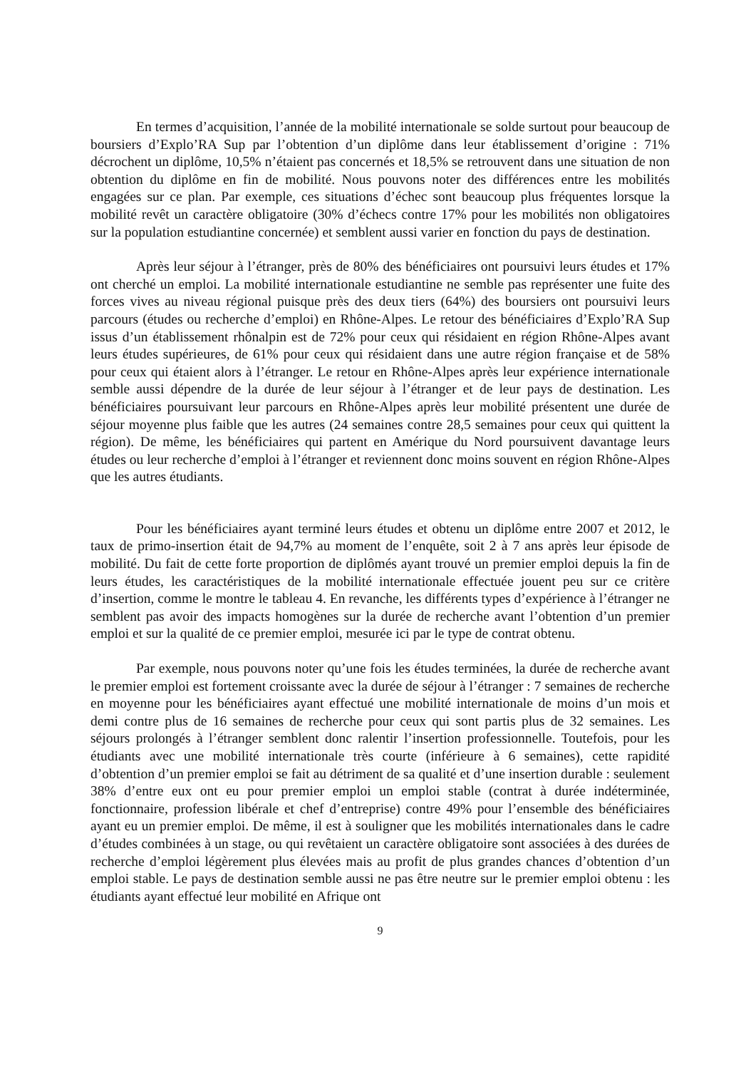En termes d’acquisition, l’année de la mobilité internationale se solde surtout pour beaucoup de boursiers d’Explo’RA Sup par l’obtention d’un diplôme dans leur établissement d’origine : 71% décrochent un diplôme, 10,5% n’étaient pas concernés et 18,5% se retrouvent dans une situation de non obtention du diplôme en fin de mobilité. Nous pouvons noter des différences entre les mobilités engagées sur ce plan. Par exemple, ces situations d’échec sont beaucoup plus fréquentes lorsque la mobilité revêt un caractère obligatoire (30% d’échecs contre 17% pour les mobilités non obligatoires sur la population estudiantine concernée) et semblent aussi varier en fonction du pays de destination.
Après leur séjour à l’étranger, près de 80% des bénéficiaires ont poursuivi leurs études et 17% ont cherché un emploi. La mobilité internationale estudiantine ne semble pas représenter une fuite des forces vives au niveau régional puisque près des deux tiers (64%) des boursiers ont poursuivi leurs parcours (études ou recherche d’emploi) en Rhône-Alpes. Le retour des bénéficiaires d’Explo’RA Sup issus d’un établissement rhônalpin est de 72% pour ceux qui résidaient en région Rhône-Alpes avant leurs études supérieures, de 61% pour ceux qui résidaient dans une autre région française et de 58% pour ceux qui étaient alors à l’étranger. Le retour en Rhône-Alpes après leur expérience internationale semble aussi dépendre de la durée de leur séjour à l’étranger et de leur pays de destination. Les bénéficiaires poursuivant leur parcours en Rhône-Alpes après leur mobilité présentent une durée de séjour moyenne plus faible que les autres (24 semaines contre 28,5 semaines pour ceux qui quittent la région). De même, les bénéficiaires qui partent en Amérique du Nord poursuivent davantage leurs études ou leur recherche d’emploi à l’étranger et reviennent donc moins souvent en région Rhône-Alpes que les autres étudiants.
Pour les bénéficiaires ayant terminé leurs études et obtenu un diplôme entre 2007 et 2012, le taux de primo-insertion était de 94,7% au moment de l’enquête, soit 2 à 7 ans après leur épisode de mobilité. Du fait de cette forte proportion de diplômés ayant trouvé un premier emploi depuis la fin de leurs études, les caractéristiques de la mobilité internationale effectuée jouent peu sur ce critère d’insertion, comme le montre le tableau 4. En revanche, les différents types d’expérience à l’étranger ne semblent pas avoir des impacts homogènes sur la durée de recherche avant l’obtention d’un premier emploi et sur la qualité de ce premier emploi, mesurée ici par le type de contrat obtenu.
Par exemple, nous pouvons noter qu’une fois les études terminées, la durée de recherche avant le premier emploi est fortement croissante avec la durée de séjour à l’étranger : 7 semaines de recherche en moyenne pour les bénéficiaires ayant effectué une mobilité internationale de moins d’un mois et demi contre plus de 16 semaines de recherche pour ceux qui sont partis plus de 32 semaines. Les séjours prolongés à l’étranger semblent donc ralentir l’insertion professionnelle. Toutefois, pour les étudiants avec une mobilité internationale très courte (inférieure à 6 semaines), cette rapidité d’obtention d’un premier emploi se fait au détriment de sa qualité et d’une insertion durable : seulement 38% d’entre eux ont eu pour premier emploi un emploi stable (contrat à durée indéterminée, fonctionnaire, profession libérale et chef d’entreprise) contre 49% pour l’ensemble des bénéficiaires ayant eu un premier emploi. De même, il est à souligner que les mobilités internationales dans le cadre d’études combinées à un stage, ou qui revêtaient un caractère obligatoire sont associées à des durées de recherche d’emploi légèrement plus élevées mais au profit de plus grandes chances d’obtention d’un emploi stable. Le pays de destination semble aussi ne pas être neutre sur le premier emploi obtenu : les étudiants ayant effectué leur mobilité en Afrique ont
9